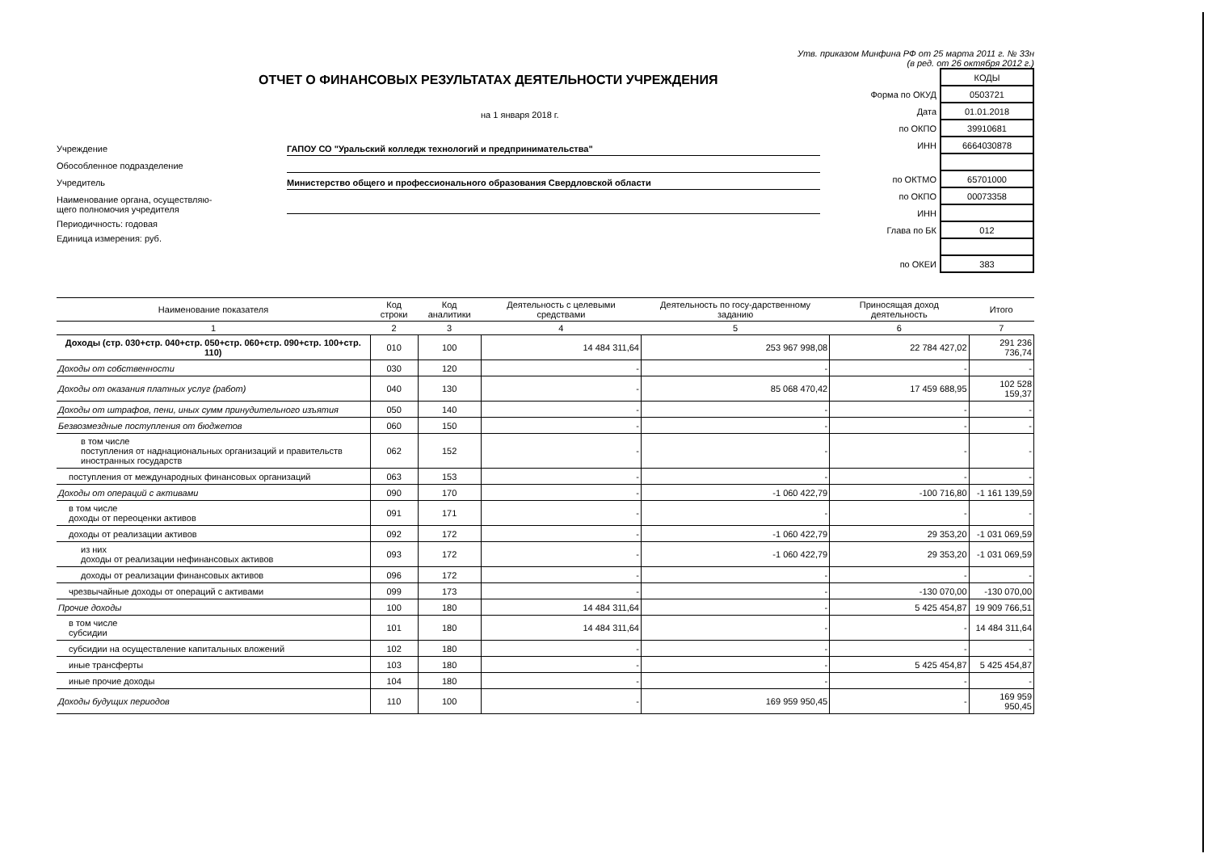Утв. приказом Минфина РФ от 25 марта 2011 г. № 33н
(в ред. от 26 октября 2012 г.)
ОТЧЕТ О ФИНАНСОВЫХ РЕЗУЛЬТАТАХ ДЕЯТЕЛЬНОСТИ УЧРЕЖДЕНИЯ
на 1 января 2018 г.
Учреждение
ГАПОУ СО "Уральский колледж технологий и предпринимательства"
Обособленное подразделение
Учредитель
Министерство общего и профессионального образования Свердловской области
Наименование органа, осуществляю-
щего полномочия учредителя
Периодичность: годовая
Единица измерения: руб.
| | КОДЫ |
| Форма по ОКУД | 0503721 |
| Дата | 01.01.2018 |
| по ОКПО | 39910681 |
| ИНН | 6664030878 |
| по ОКТМО | 65701000 |
| по ОКПО | 00073358 |
| ИНН | |
| Глава по БК | 012 |
| по ОКЕИ | 383 |
| Наименование показателя | Код строки | Код аналитики | Деятельность с целевыми средствами | Деятельность по госу-дарственному заданию | Приносящая доход деятельность | Итого |
| --- | --- | --- | --- | --- | --- | --- |
| 1 | 2 | 3 | 4 | 5 | 6 | 7 |
| Доходы (стр. 030+стр. 040+стр. 050+стр. 060+стр. 090+стр. 100+стр. 110) | 010 | 100 | 14 484 311,64 | 253 967 998,08 | 22 784 427,02 | 291 236 736,74 |
| Доходы от собственности | 030 | 120 | - | - | - | - |
| Доходы от оказания платных услуг (работ) | 040 | 130 | - | 85 068 470,42 | 17 459 688,95 | 102 528 159,37 |
| Доходы от штрафов, пени, иных сумм принудительного изъятия | 050 | 140 | - | - | - | - |
| Безвозмездные поступления от бюджетов | 060 | 150 | - | - | - | - |
| в том числе поступления от наднациональных организаций и правительств иностранных государств | 062 | 152 | - | - | - | - |
| поступления от международных финансовых организаций | 063 | 153 | - | - | - | - |
| Доходы от операций с активами | 090 | 170 | - | -1 060 422,79 | -100 716,80 | -1 161 139,59 |
| в том числе доходы от переоценки активов | 091 | 171 | - | - | - | - |
| доходы от реализации активов | 092 | 172 | - | -1 060 422,79 | 29 353,20 | -1 031 069,59 |
| из них доходы от реализации нефинансовых активов | 093 | 172 | - | -1 060 422,79 | 29 353,20 | -1 031 069,59 |
| доходы от реализации финансовых активов | 096 | 172 | - | - | - | - |
| чрезвычайные доходы от операций с активами | 099 | 173 | - | - | -130 070,00 | -130 070,00 |
| Прочие доходы | 100 | 180 | 14 484 311,64 | - | 5 425 454,87 | 19 909 766,51 |
| в том числе субсидии | 101 | 180 | 14 484 311,64 | - | - | 14 484 311,64 |
| субсидии на осуществление капитальных вложений | 102 | 180 | - | - | - | - |
| иные трансферты | 103 | 180 | - | - | 5 425 454,87 | 5 425 454,87 |
| иные прочие доходы | 104 | 180 | - | - | - | - |
| Доходы будущих периодов | 110 | 100 | - | 169 959 950,45 | - | 169 959 950,45 |